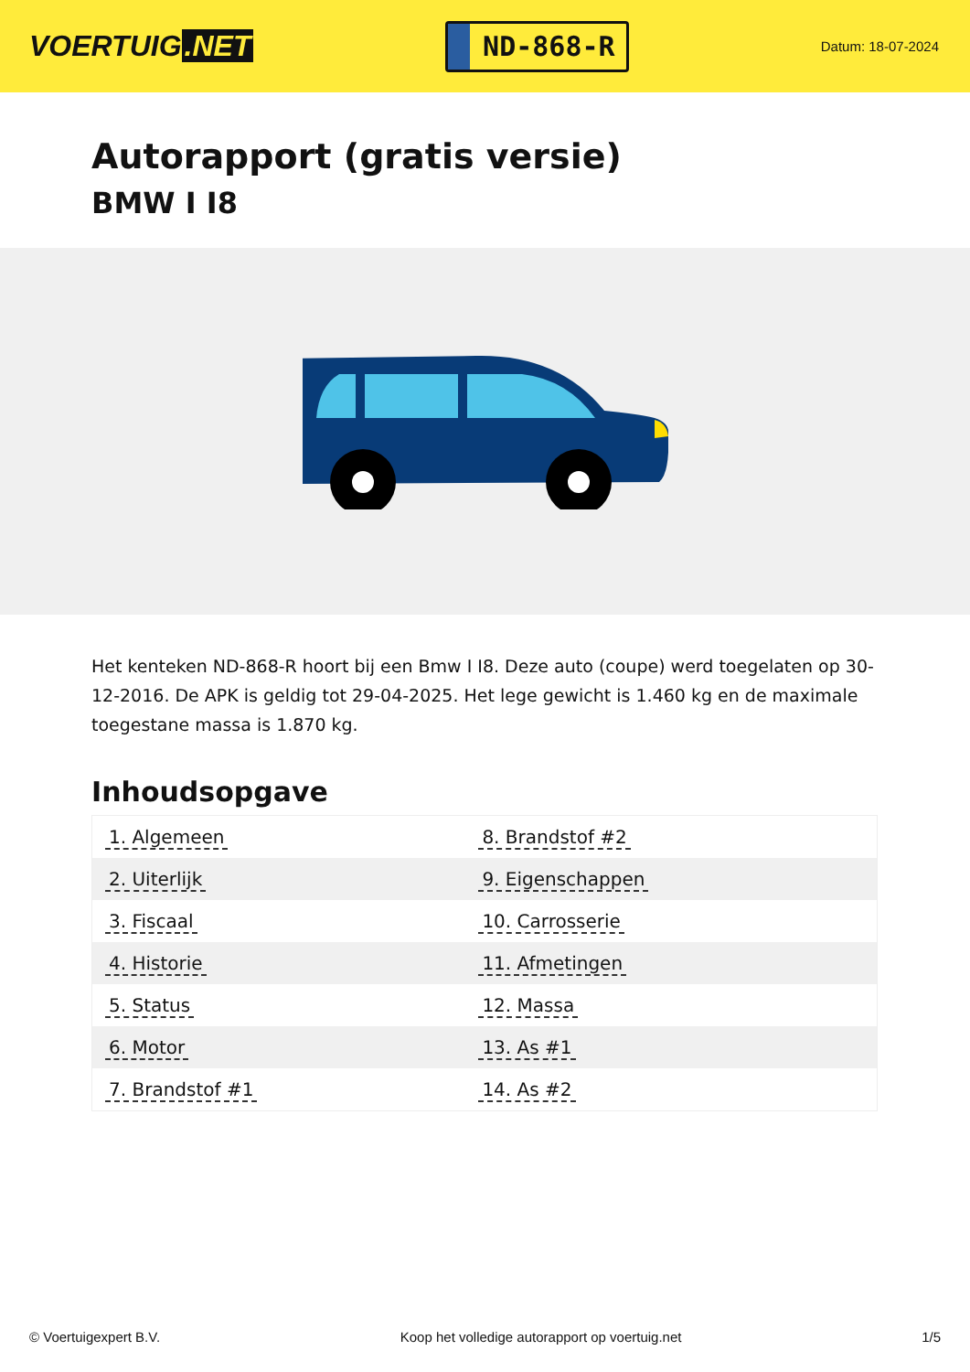VOERTUIG.NET
ND-868-R
Datum: 18-07-2024
Autorapport (gratis versie)
BMW I I8
Het kenteken ND-868-R hoort bij een Bmw I I8. Deze auto (coupe) werd toegelaten op 30-12-2016. De APK is geldig tot 29-04-2025. Het lege gewicht is 1.460 kg en de maximale toegestane massa is 1.870 kg.
Inhoudsopgave
| 1. Algemeen | 8. Brandstof #2 |
| 2. Uiterlijk | 9. Eigenschappen |
| 3. Fiscaal | 10. Carrosserie |
| 4. Historie | 11. Afmetingen |
| 5. Status | 12. Massa |
| 6. Motor | 13. As #1 |
| 7. Brandstof #1 | 14. As #2 |
© Voertuigexpert B.V. Koop het volledige autorapport op voertuig.net 1/5